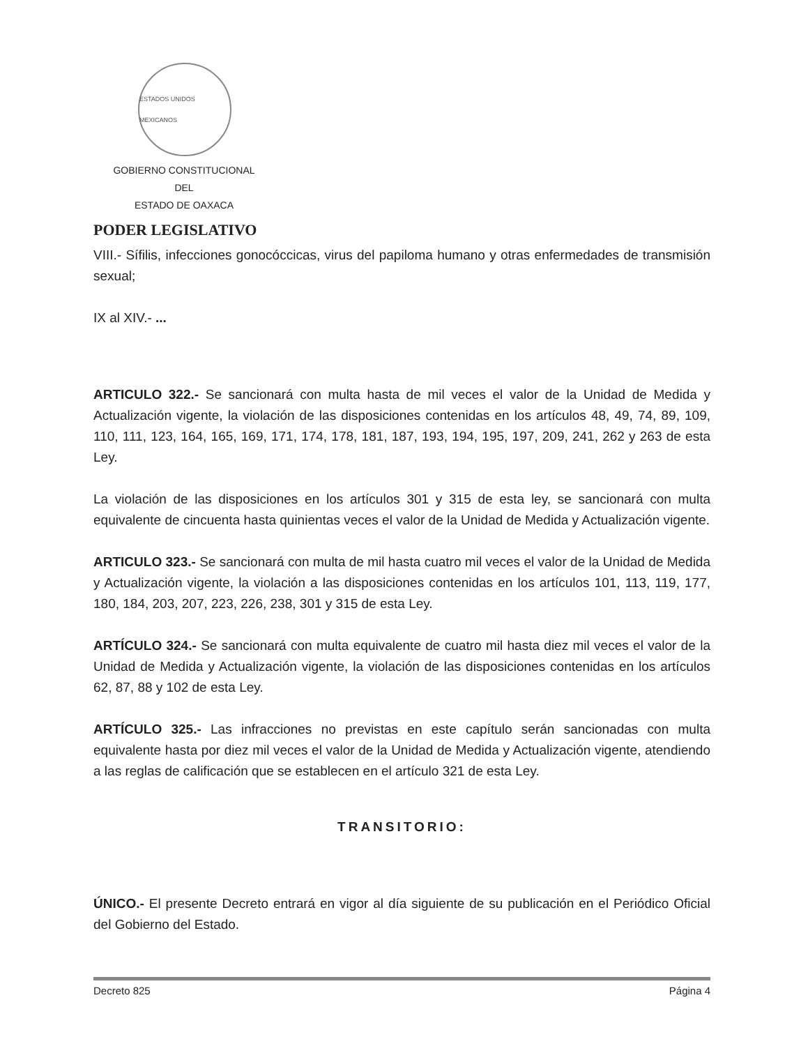ESTADOS UNIDOS MEXICANOS
GOBIERNO CONSTITUCIONAL
DEL
ESTADO DE OAXACA
PODER LEGISLATIVO
VIII.- Sífilis, infecciones gonocóccicas, virus del papiloma humano y otras enfermedades de transmisión sexual;
IX al XIV.- ...
ARTICULO 322.- Se sancionará con multa hasta de mil veces el valor de la Unidad de Medida y Actualización vigente, la violación de las disposiciones contenidas en los artículos 48, 49, 74, 89, 109, 110, 111, 123, 164, 165, 169, 171, 174, 178, 181, 187, 193, 194, 195, 197, 209, 241, 262 y 263 de esta Ley.
La violación de las disposiciones en los artículos 301 y 315 de esta ley, se sancionará con multa equivalente de cincuenta hasta quinientas veces el valor de la Unidad de Medida y Actualización vigente.
ARTICULO 323.- Se sancionará con multa de mil hasta cuatro mil veces el valor de la Unidad de Medida y Actualización vigente, la violación a las disposiciones contenidas en los artículos 101, 113, 119, 177, 180, 184, 203, 207, 223, 226, 238, 301 y 315 de esta Ley.
ARTÍCULO 324.- Se sancionará con multa equivalente de cuatro mil hasta diez mil veces el valor de la Unidad de Medida y Actualización vigente, la violación de las disposiciones contenidas en los artículos 62, 87, 88 y 102 de esta Ley.
ARTÍCULO 325.- Las infracciones no previstas en este capítulo serán sancionadas con multa equivalente hasta por diez mil veces el valor de la Unidad de Medida y Actualización vigente, atendiendo a las reglas de calificación que se establecen en el artículo 321 de esta Ley.
TRANSITORIO:
ÚNICO.- El presente Decreto entrará en vigor al día siguiente de su publicación en el Periódico Oficial del Gobierno del Estado.
Decreto 825 Página 4